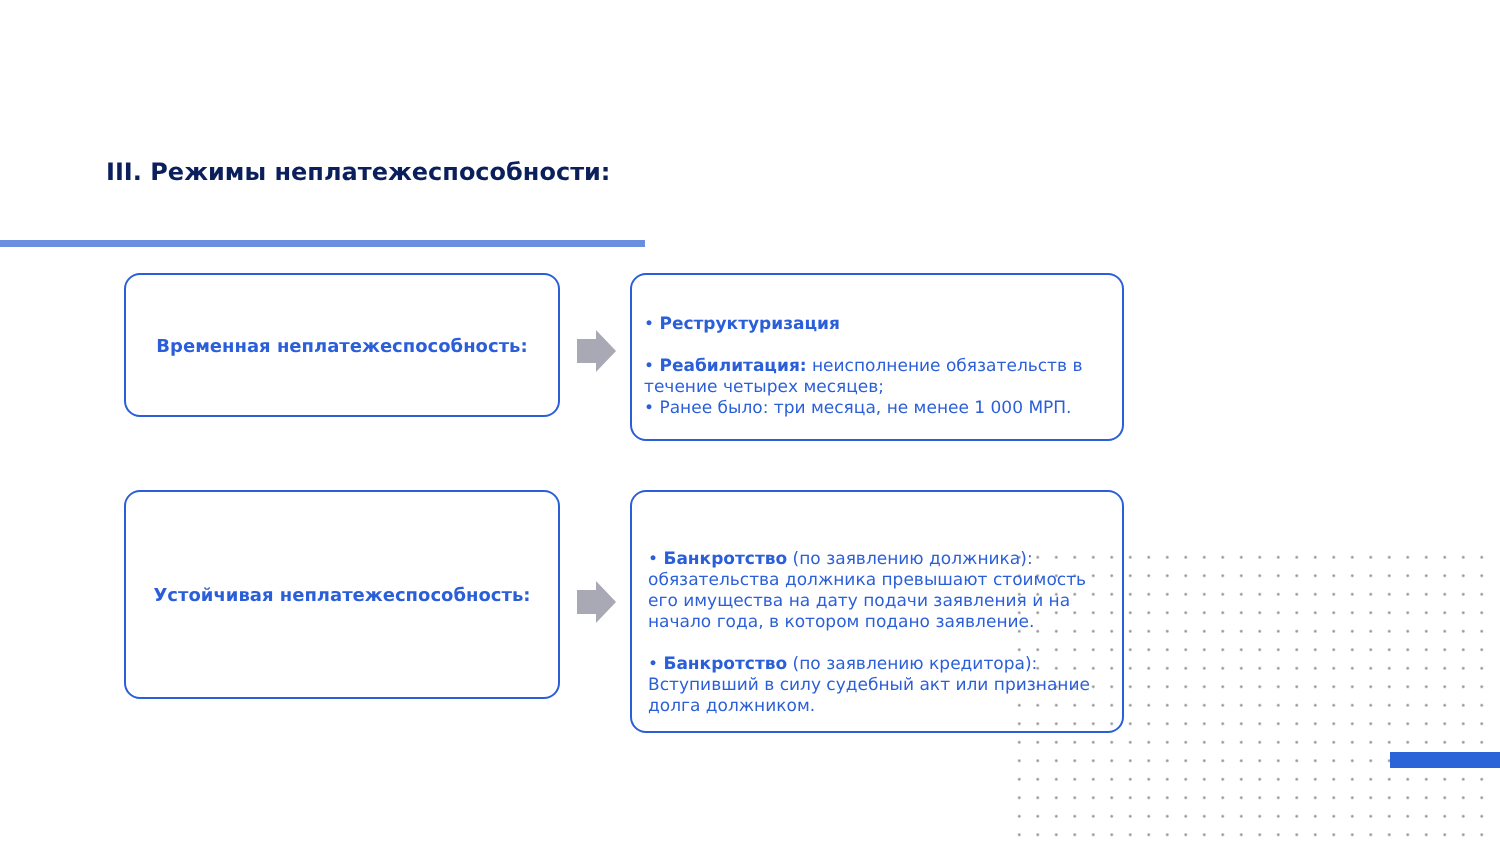III. Режимы неплатежеспособности:
Временная неплатежеспособность:
• Реструктуризация
• Реабилитация: неисполнение обязательств в течение четырех месяцев;
• Ранее было: три месяца, не менее 1 000 МРП.
Устойчивая неплатежеспособность:
• Банкротство (по заявлению должника): обязательства должника превышают стоимость его имущества на дату подачи заявления и на начало года, в котором подано заявление.
• Банкротство (по заявлению кредитора): Вступивший в силу судебный акт или признание долга должником.